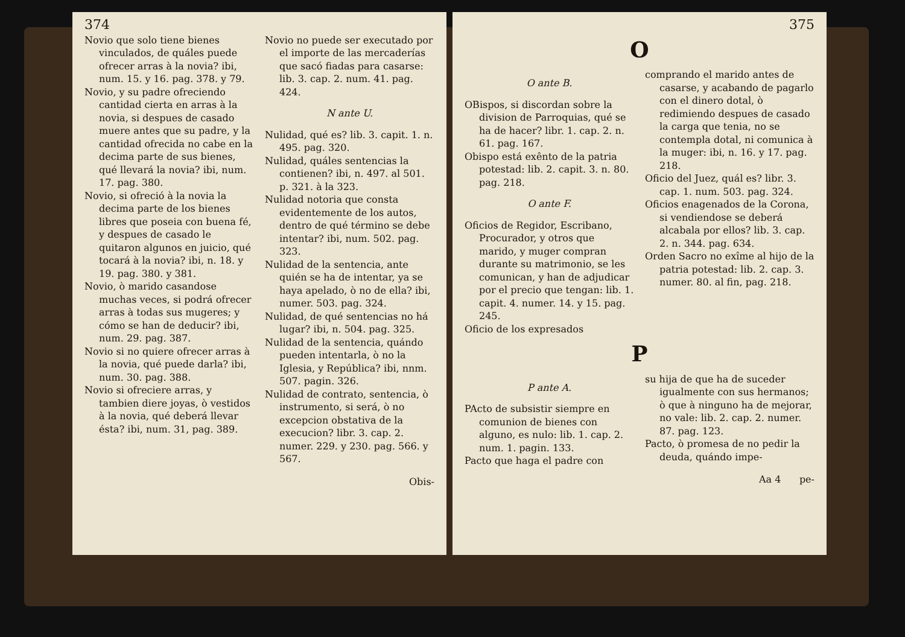374
Novio que solo tiene bienes vinculados, de quáles puede ofrecer arras à la novia? ibi, num. 15. y 16. pag. 378. y 79.
Novio, y su padre ofreciendo cantidad cierta en arras à la novia, si despues de casado muere antes que su padre, y la cantidad ofrecida no cabe en la decima parte de sus bienes, qué llevará la novia? ibi, num. 17. pag. 380.
Novio, si ofreció à la novia la decima parte de los bienes libres que poseia con buena fé, y despues de casado le quitaron algunos en juicio, qué tocará à la novia? ibi, n. 18. y 19. pag. 380. y 381.
Novio, ò marido casandose muchas veces, si podrá ofrecer arras à todas sus mugeres; y cómo se han de deducir? ibi, num. 29. pag. 387.
Novio si no quiere ofrecer arras à la novia, qué puede darla? ibi, num. 30. pag. 388.
Novio si ofreciere arras, y tambien diere joyas, ò vestidos à la novia, qué deberá llevar ésta? ibi, num. 31, pag. 389.
Novio no puede ser executado por el importe de las mercaderías que sacó fiadas para casarse: lib. 3. cap. 2. num. 41. pag. 424.
N ante U.
Nulidad, qué es? lib. 3. capit. 1. n. 495. pag. 320.
Nulidad, quáles sentencias la contienen? ibi, n. 497. al 501. p. 321. à la 323.
Nulidad notoria que consta evidentemente de los autos, dentro de qué término se debe intentar? ibi, num. 502. pag. 323.
Nulidad de la sentencia, ante quién se ha de intentar, ya se haya apelado, ò no de ella? ibi, numer. 503. pag. 324.
Nulidad, de qué sentencias no há lugar? ibi, n. 504. pag. 325.
Nulidad de la sentencia, quándo pueden intentarla, ò no la Iglesia, y República? ibi, nnm. 507. pagin. 326.
Nulidad de contrato, sentencia, ò instrumento, si será, ò no excepcion obstativa de la execucion? libr. 3. cap. 2. numer. 229. y 230. pag. 566. y 567.
Obis-
375
O
O ante B.
OBispos, si discordan sobre la division de Parroquias, qué se ha de hacer? libr. 1. cap. 2. n. 61. pag. 167.
Obispo está exênto de la patria potestad: lib. 2. capit. 3. n. 80. pag. 218.
O ante F.
Oficios de Regidor, Escribano, Procurador, y otros que marido, y muger compran durante su matrimonio, se les comunican, y han de adjudicar por el precio que tengan: lib. 1. capit. 4. numer. 14. y 15. pag. 245.
Oficio de los expresados
comprando el marido antes de casarse, y acabando de pagarlo con el dinero dotal, ò redimiendo despues de casado la carga que tenia, no se contempla dotal, ni comunica à la muger: ibi, n. 16. y 17. pag. 218.
Oficio del Juez, quál es? libr. 3. cap. 1. num. 503. pag. 324.
Oficios enagenados de la Corona, si vendiendose se deberá alcabala por ellos? lib. 3. cap. 2. n. 344. pag. 634.
Orden Sacro no exîme al hijo de la patria potestad: lib. 2. cap. 3. numer. 80. al fin, pag. 218.
P
P ante A.
PActo de subsistir siempre en comunion de bienes con alguno, es nulo: lib. 1. cap. 2. num. 1. pagin. 133.
Pacto que haga el padre con
su hija de que ha de suceder igualmente con sus hermanos; ò que à ninguno ha de mejorar, no vale: lib. 2. cap. 2. numer. 87. pag. 123.
Pacto, ò promesa de no pedir la deuda, quándo impe-
Aa 4 pe-